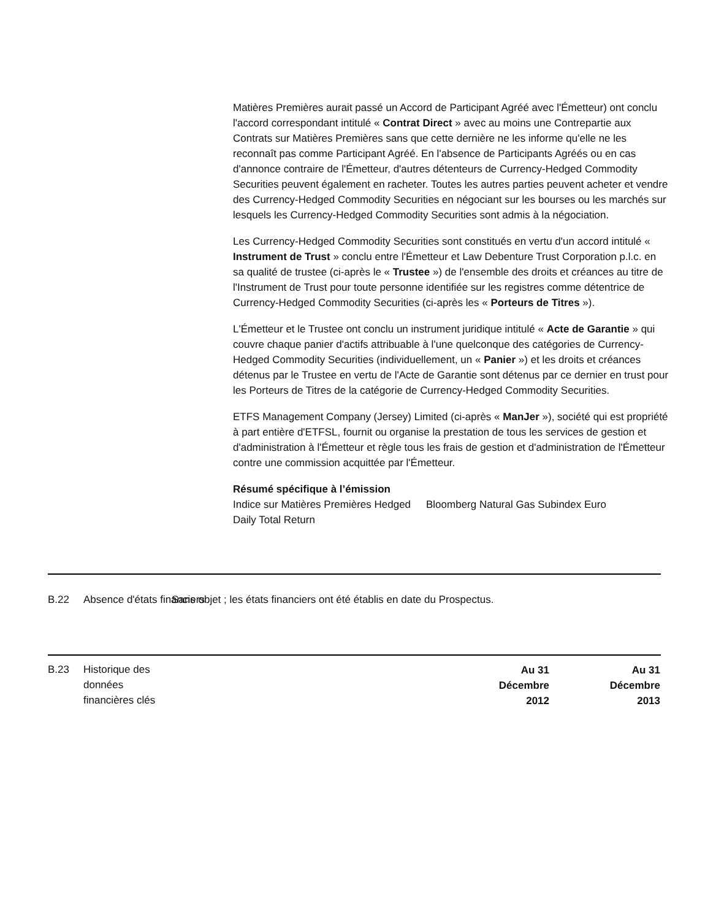Matières Premières aurait passé un Accord de Participant Agréé avec l'Émetteur) ont conclu l'accord correspondant intitulé « Contrat Direct » avec au moins une Contrepartie aux Contrats sur Matières Premières sans que cette dernière ne les informe qu'elle ne les reconnaît pas comme Participant Agréé. En l'absence de Participants Agréés ou en cas d'annonce contraire de l'Émetteur, d'autres détenteurs de Currency-Hedged Commodity Securities peuvent également en racheter. Toutes les autres parties peuvent acheter et vendre des Currency-Hedged Commodity Securities en négociant sur les bourses ou les marchés sur lesquels les Currency-Hedged Commodity Securities sont admis à la négociation.
Les Currency-Hedged Commodity Securities sont constitués en vertu d'un accord intitulé « Instrument de Trust » conclu entre l'Émetteur et Law Debenture Trust Corporation p.l.c. en sa qualité de trustee (ci-après le « Trustee ») de l'ensemble des droits et créances au titre de l'Instrument de Trust pour toute personne identifiée sur les registres comme détentrice de Currency-Hedged Commodity Securities (ci-après les « Porteurs de Titres »).
L'Émetteur et le Trustee ont conclu un instrument juridique intitulé « Acte de Garantie » qui couvre chaque panier d'actifs attribuable à l'une quelconque des catégories de Currency-Hedged Commodity Securities (individuellement, un « Panier ») et les droits et créances détenus par le Trustee en vertu de l'Acte de Garantie sont détenus par ce dernier en trust pour les Porteurs de Titres de la catégorie de Currency-Hedged Commodity Securities.
ETFS Management Company (Jersey) Limited (ci-après « ManJer »), société qui est propriété à part entière d'ETFSL, fournit ou organise la prestation de tous les services de gestion et d'administration à l'Émetteur et règle tous les frais de gestion et d'administration de l'Émetteur contre une commission acquittée par l'Émetteur.
Résumé spécifique à l’émission
Indice sur Matières Premières Hedged Daily Total Return
Bloomberg Natural Gas Subindex Euro
B.22 Absence d'états financiers
Sans objet ; les états financiers ont été établis en date du Prospectus.
B.23 Historique des données financières clés
| Au 31 Décembre 2012 | Au 31 Décembre 2013 |
| --- | --- |